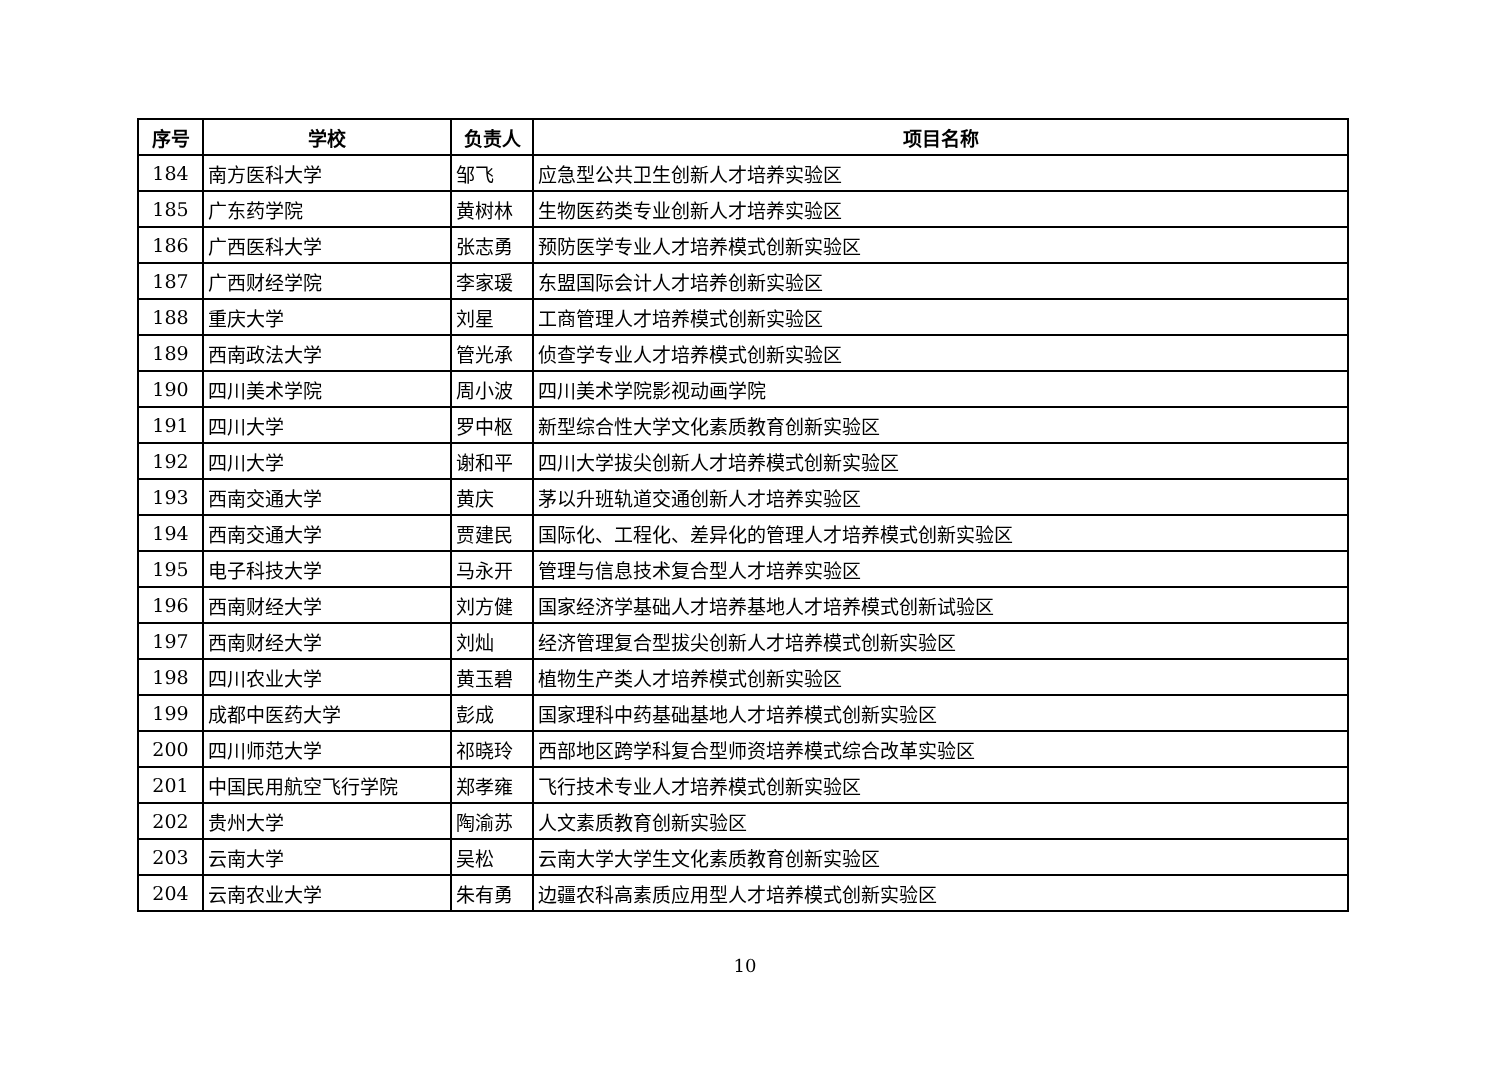| 序号 | 学校 | 负责人 | 项目名称 |
| --- | --- | --- | --- |
| 184 | 南方医科大学 | 邹飞 | 应急型公共卫生创新人才培养实验区 |
| 185 | 广东药学院 | 黄树林 | 生物医药类专业创新人才培养实验区 |
| 186 | 广西医科大学 | 张志勇 | 预防医学专业人才培养模式创新实验区 |
| 187 | 广西财经学院 | 李家瑗 | 东盟国际会计人才培养创新实验区 |
| 188 | 重庆大学 | 刘星 | 工商管理人才培养模式创新实验区 |
| 189 | 西南政法大学 | 管光承 | 侦查学专业人才培养模式创新实验区 |
| 190 | 四川美术学院 | 周小波 | 四川美术学院影视动画学院 |
| 191 | 四川大学 | 罗中枢 | 新型综合性大学文化素质教育创新实验区 |
| 192 | 四川大学 | 谢和平 | 四川大学拔尖创新人才培养模式创新实验区 |
| 193 | 西南交通大学 | 黄庆 | 茅以升班轨道交通创新人才培养实验区 |
| 194 | 西南交通大学 | 贾建民 | 国际化、工程化、差异化的管理人才培养模式创新实验区 |
| 195 | 电子科技大学 | 马永开 | 管理与信息技术复合型人才培养实验区 |
| 196 | 西南财经大学 | 刘方健 | 国家经济学基础人才培养基地人才培养模式创新试验区 |
| 197 | 西南财经大学 | 刘灿 | 经济管理复合型拔尖创新人才培养模式创新实验区 |
| 198 | 四川农业大学 | 黄玉碧 | 植物生产类人才培养模式创新实验区 |
| 199 | 成都中医药大学 | 彭成 | 国家理科中药基础基地人才培养模式创新实验区 |
| 200 | 四川师范大学 | 祁晓玲 | 西部地区跨学科复合型师资培养模式综合改革实验区 |
| 201 | 中国民用航空飞行学院 | 郑孝雍 | 飞行技术专业人才培养模式创新实验区 |
| 202 | 贵州大学 | 陶渝苏 | 人文素质教育创新实验区 |
| 203 | 云南大学 | 吴松 | 云南大学大学生文化素质教育创新实验区 |
| 204 | 云南农业大学 | 朱有勇 | 边疆农科高素质应用型人才培养模式创新实验区 |
10